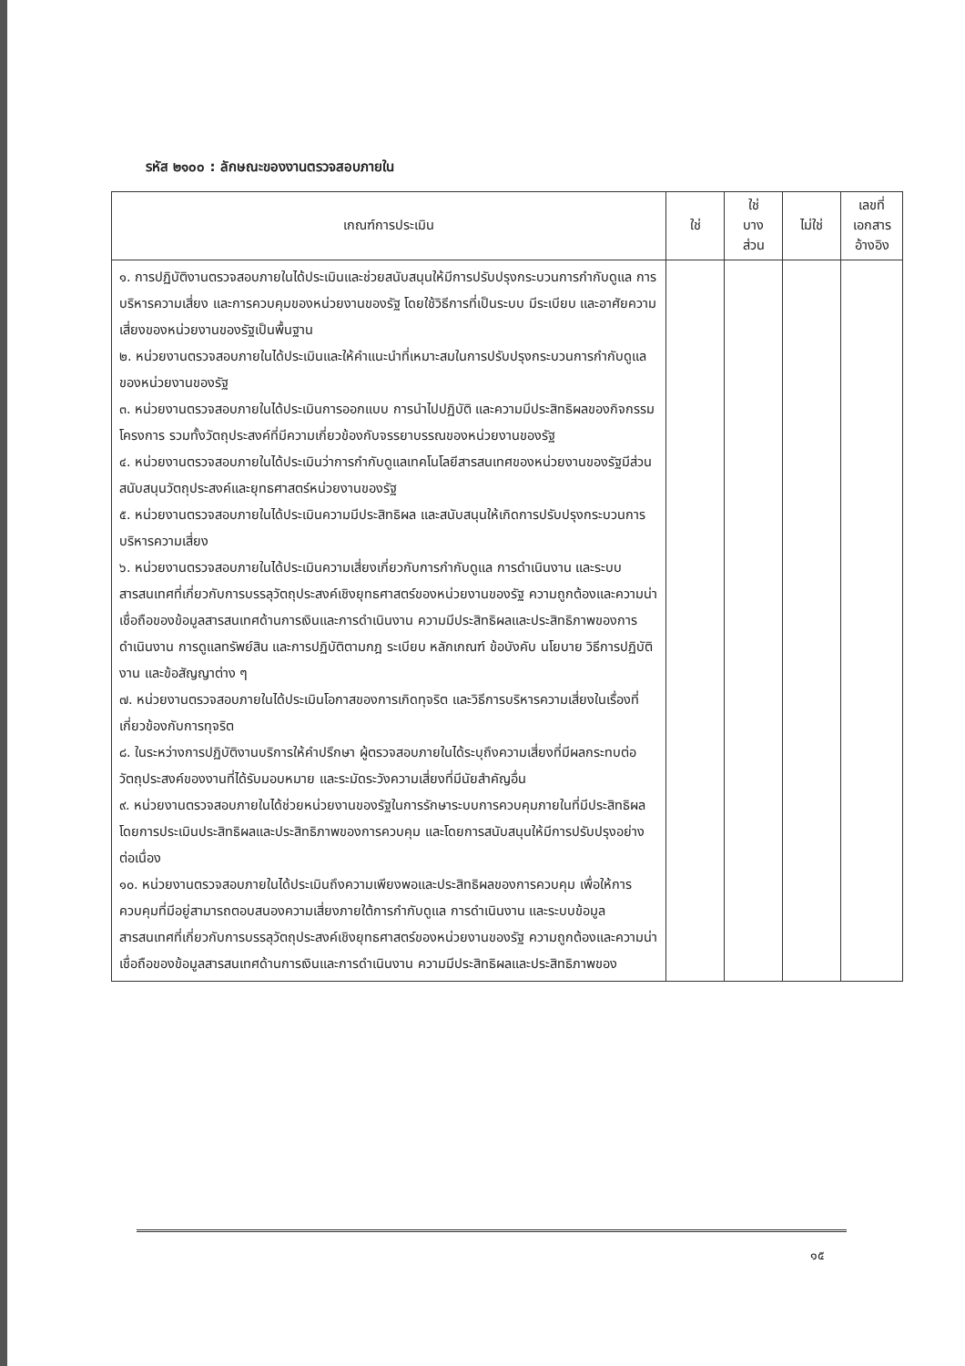รหัส ๒๑๐๐ : ลักษณะของงานตรวจสอบภายใน
| เกณฑ์การประเมิน | ใช่ | ใช่ บาง ส่วน | ไม่ใช่ | เลขที่ เอกสาร อ้างอิง |
| --- | --- | --- | --- | --- |
| ๑. การปฏิบัติงานตรวจสอบภายในได้ประเมินและช่วยสนับสนุนให้มีการปรับปรุงกระบวนการกำกับดูแล การบริหารความเสี่ยง และการควบคุมของหน่วยงานของรัฐ โดยใช้วิธีการที่เป็นระบบ มีระเบียบ และอาศัยความเสี่ยงของหน่วยงานของรัฐเป็นพื้นฐาน ๒. หน่วยงานตรวจสอบภายในได้ประเมินและให้คำแนะนำที่เหมาะสมในการปรับปรุงกระบวนการกำกับดูแลของหน่วยงานของรัฐ ๓. หน่วยงานตรวจสอบภายในได้ประเมินการออกแบบ การนำไปปฏิบัติ และความมีประสิทธิผลของกิจกรรม โครงการ รวมทั้งวัตถุประสงค์ที่มีความเกี่ยวข้องกับจรรยาบรรณของหน่วยงานของรัฐ ๔. หน่วยงานตรวจสอบภายในได้ประเมินว่าการกำกับดูแลเทคโนโลยีสารสนเทศของหน่วยงานของรัฐมีส่วนสนับสนุนวัตถุประสงค์และยุทธศาสตร์หน่วยงานของรัฐ ๕. หน่วยงานตรวจสอบภายในได้ประเมินความมีประสิทธิผล และสนับสนุนให้เกิดการปรับปรุงกระบวนการบริหารความเสี่ยง ๖. หน่วยงานตรวจสอบภายในได้ประเมินความเสี่ยงเกี่ยวกับการกำกับดูแล การดำเนินงาน และระบบสารสนเทศที่เกี่ยวกับการบรรลุวัตถุประสงค์เชิงยุทธศาสตร์ของหน่วยงานของรัฐ ความถูกต้องและความน่าเชื่อถือของข้อมูลสารสนเทศด้านการเงินและการดำเนินงาน ความมีประสิทธิผลและประสิทธิภาพของการดำเนินงาน การดูแลทรัพย์สิน และการปฏิบัติตามกฎ ระเบียบ หลักเกณฑ์ ข้อบังคับ นโยบาย วิธีการปฏิบัติงาน และข้อสัญญาต่าง ๆ ๗. หน่วยงานตรวจสอบภายในได้ประเมินโอกาสของการเกิดทุจริต และวิธีการบริหารความเสี่ยงในเรื่องที่เกี่ยวข้องกับการทุจริต ๘. ในระหว่างการปฏิบัติงานบริการให้คำปรึกษา ผู้ตรวจสอบภายในได้ระบุถึงความเสี่ยงที่มีผลกระทบต่อวัตถุประสงค์ของงานที่ได้รับมอบหมาย และระมัดระวังความเสี่ยงที่มีนัยสำคัญอื่น ๙. หน่วยงานตรวจสอบภายในได้ช่วยหน่วยงานของรัฐในการรักษาระบบการควบคุมภายในที่มีประสิทธิผล โดยการประเมินประสิทธิผลและประสิทธิภาพของการควบคุม และโดยการสนับสนุนให้มีการปรับปรุงอย่างต่อเนื่อง ๑๐. หน่วยงานตรวจสอบภายในได้ประเมินถึงความเพียงพอและประสิทธิผลของการควบคุม เพื่อให้การควบคุมที่มีอยู่สามารถตอบสนองความเสี่ยงภายใต้การกำกับดูแล การดำเนินงาน และระบบข้อมูลสารสนเทศที่เกี่ยวกับการบรรลุวัตถุประสงค์เชิงยุทธศาสตร์ของหน่วยงานของรัฐ ความถูกต้องและความน่าเชื่อถือของข้อมูลสารสนเทศด้านการเงินและการดำเนินงาน ความมีประสิทธิผลและประสิทธิภาพของ | | | | |
๑๕